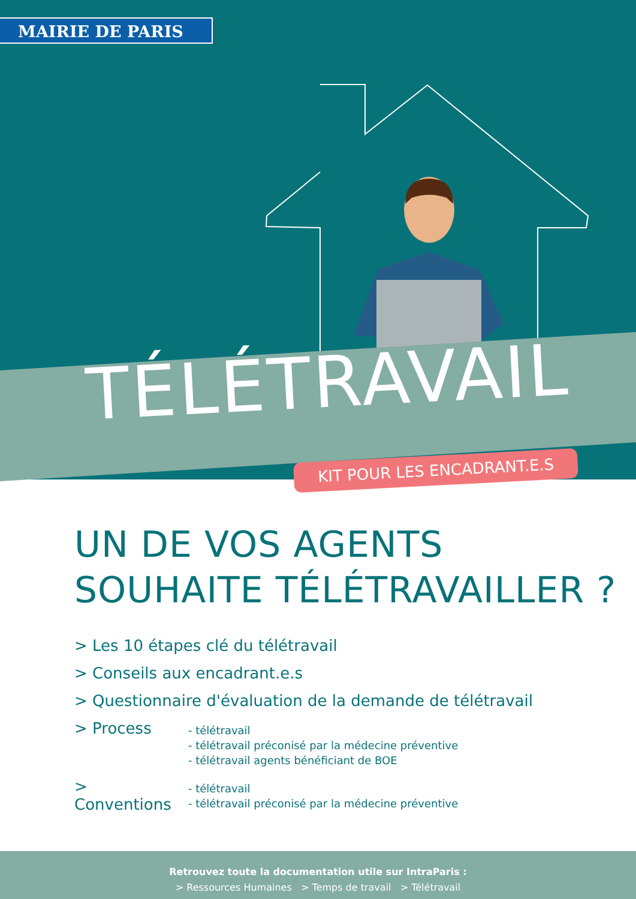MAIRIE DE PARIS
TÉLÉTRAVAIL
KIT POUR LES ENCADRANT.E.S
UN DE VOS AGENTS
SOUHAITE TÉLÉTRAVAILLER ?
> Les 10 étapes clé du télétravail
> Conseils aux encadrant.e.s
> Questionnaire d'évaluation de la demande de télétravail
> Process
- télétravail
- télétravail préconisé par la médecine préventive
- télétravail agents bénéficiant de BOE
> Conventions
- télétravail
- télétravail préconisé par la médecine préventive
Retrouvez toute la documentation utile sur IntraParis :
> Ressources Humaines > Temps de travail > Télétravail